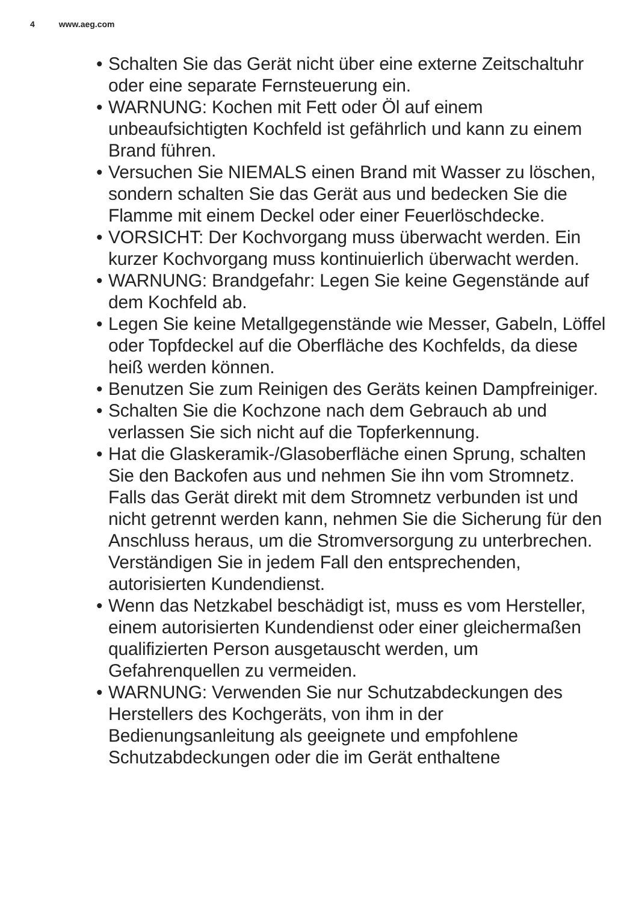4 www.aeg.com
• Schalten Sie das Gerät nicht über eine externe Zeitschaltuhr oder eine separate Fernsteuerung ein.
• WARNUNG: Kochen mit Fett oder Öl auf einem unbeaufsichtigten Kochfeld ist gefährlich und kann zu einem Brand führen.
• Versuchen Sie NIEMALS einen Brand mit Wasser zu löschen, sondern schalten Sie das Gerät aus und bedecken Sie die Flamme mit einem Deckel oder einer Feuerlöschdecke.
• VORSICHT: Der Kochvorgang muss überwacht werden. Ein kurzer Kochvorgang muss kontinuierlich überwacht werden.
• WARNUNG: Brandgefahr: Legen Sie keine Gegenstände auf dem Kochfeld ab.
• Legen Sie keine Metallgegenstände wie Messer, Gabeln, Löffel oder Topfdeckel auf die Oberfläche des Kochfelds, da diese heiß werden können.
• Benutzen Sie zum Reinigen des Geräts keinen Dampfreiniger.
• Schalten Sie die Kochzone nach dem Gebrauch ab und verlassen Sie sich nicht auf die Topferkennung.
• Hat die Glaskeramik-/Glasoberfläche einen Sprung, schalten Sie den Backofen aus und nehmen Sie ihn vom Stromnetz. Falls das Gerät direkt mit dem Stromnetz verbunden ist und nicht getrennt werden kann, nehmen Sie die Sicherung für den Anschluss heraus, um die Stromversorgung zu unterbrechen. Verständigen Sie in jedem Fall den entsprechenden, autorisierten Kundendienst.
• Wenn das Netzkabel beschädigt ist, muss es vom Hersteller, einem autorisierten Kundendienst oder einer gleichermaßen qualifizierten Person ausgetauscht werden, um Gefahrenquellen zu vermeiden.
• WARNUNG: Verwenden Sie nur Schutzabdeckungen des Herstellers des Kochgeräts, von ihm in der Bedienungsanleitung als geeignete und empfohlene Schutzabdeckungen oder die im Gerät enthaltene